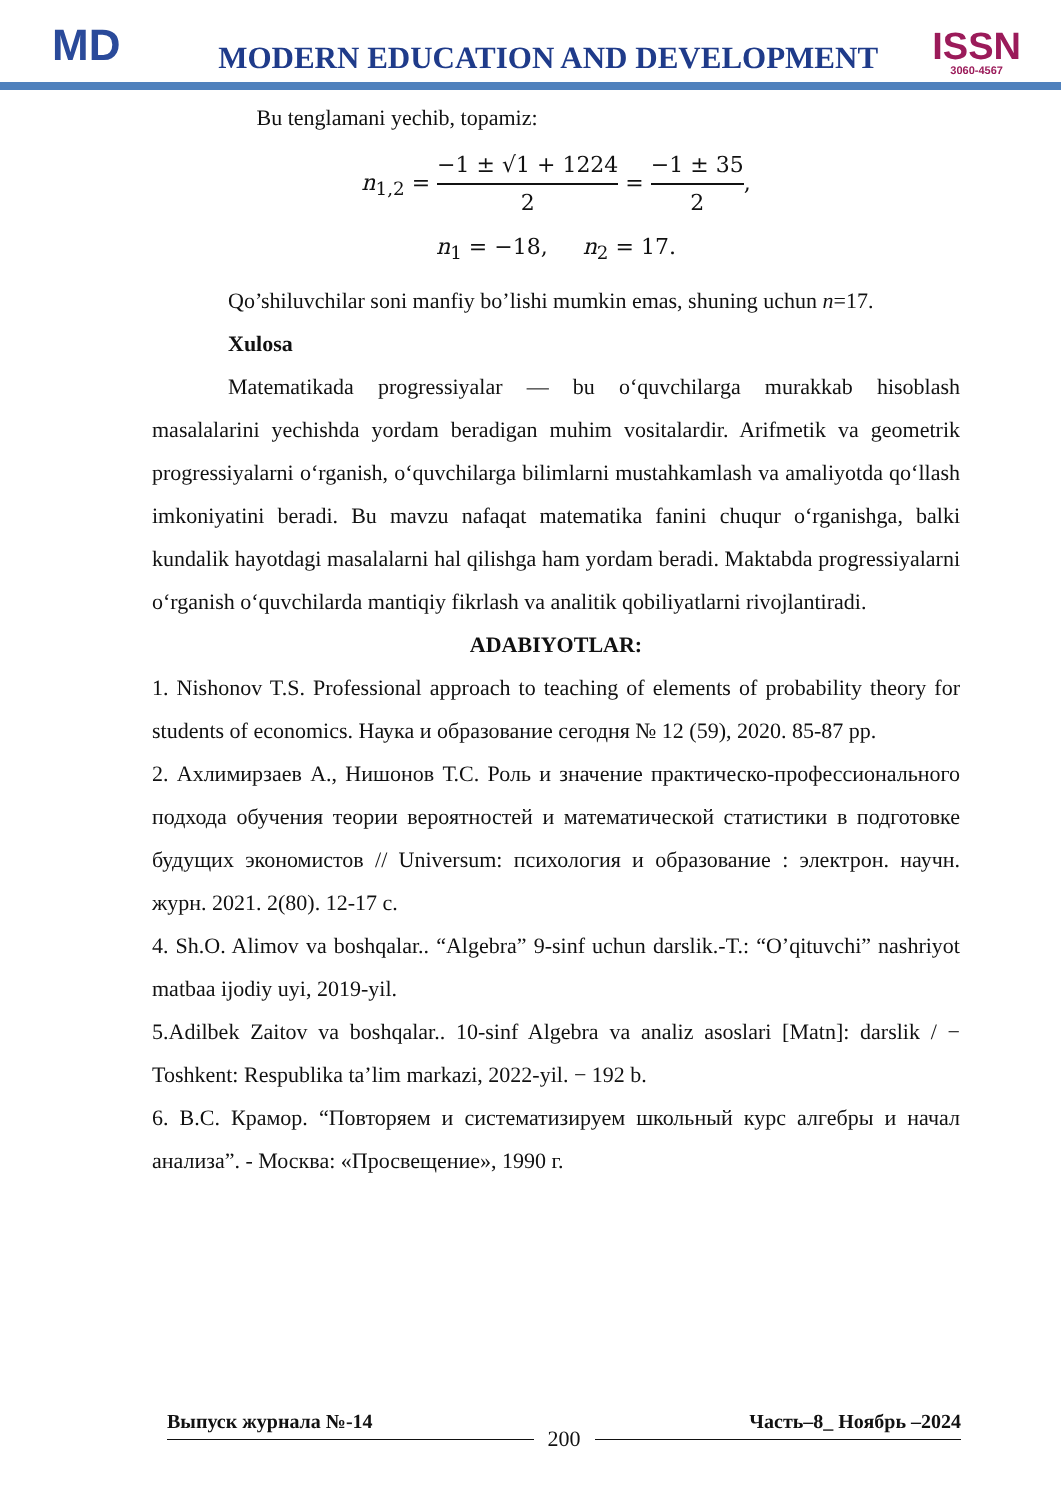MD
MODERN EDUCATION AND DEVELOPMENT
ISSN
3060-4567
Bu tenglamani yechib, topamiz:
n<sub>1,2</sub> = −1 ± √1 + 1224 2 = −1 ± 35 2,
n<sub>1</sub> = −18, n<sub>2</sub> = 17.
Qo’shiluvchilar soni manfiy bo’lishi mumkin emas, shuning uchun n=17.
Xulosa
Matematikada progressiyalar — bu o‘quvchilarga murakkab hisoblash masalalarini yechishda yordam beradigan muhim vositalardir. Arifmetik va geometrik progressiyalarni o‘rganish, o‘quvchilarga bilimlarni mustahkamlash va amaliyotda qo‘llash imkoniyatini beradi. Bu mavzu nafaqat matematika fanini chuqur o‘rganishga, balki kundalik hayotdagi masalalarni hal qilishga ham yordam beradi. Maktabda progressiyalarni o‘rganish o‘quvchilarda mantiqiy fikrlash va analitik qobiliyatlarni rivojlantiradi.
ADABIYOTLAR:
1. Nishonov T.S. Professional approach to teaching of elements of probability theory for students of economics. Наука и образование сегодня № 12 (59), 2020. 85-87 pp.
2. Ахлимирзаев А., Нишонов Т.С. Роль и значение практическо-профессионального подхода обучения теории вероятностей и математической статистики в подготовке будущих экономистов // Universum: психология и образование : электрон. научн. журн. 2021. 2(80). 12-17 с.
4. Sh.O. Alimov va boshqalar.. “Algebra” 9-sinf uchun darslik.-T.: “O’qituvchi” nashriyot matbaa ijodiy uyi, 2019-yil.
5.Adilbek Zaitov va boshqalar.. 10-sinf Algebra va analiz asoslari [Matn]: darslik / − Toshkent: Respublika ta’lim markazi, 2022-yil. − 192 b.
6. В.С. Крамор. “Повторяем и систематизируем школьный курс алгебры и начал анализа”. - Москва: «Просвещение», 1990 г.
Выпуск журнала №-14 Часть–8_ Ноябрь –2024
200